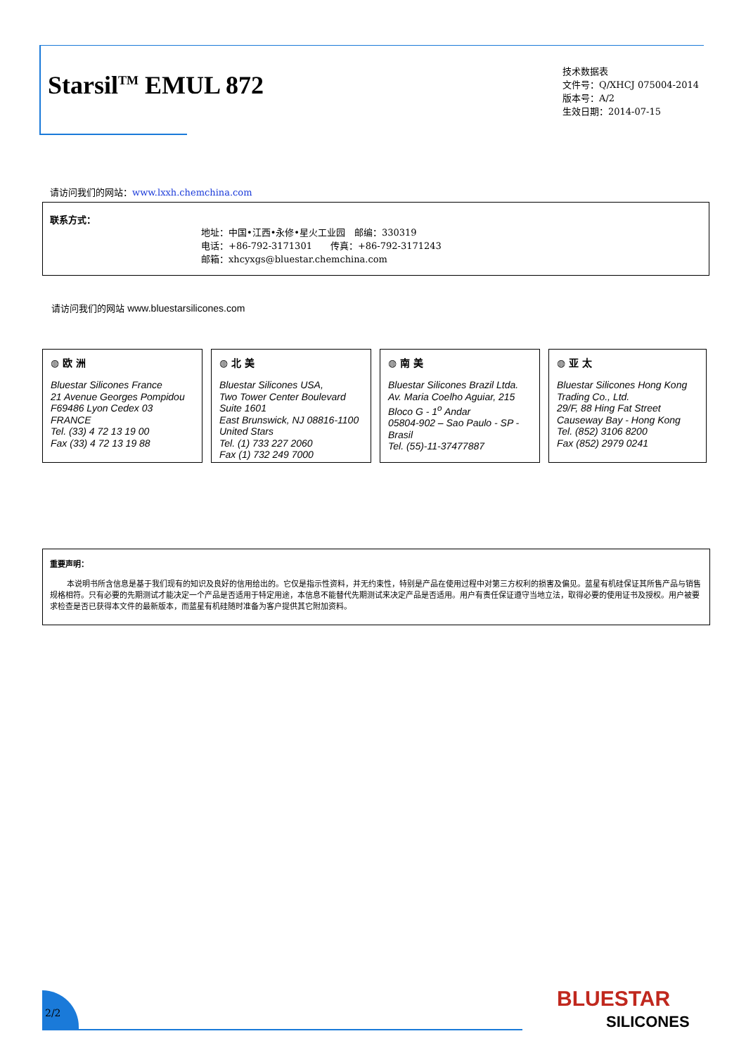Starsil<sup>TM</sup> EMUL 872
技术数据表
文件号：Q/XHCJ 075004-2014
版本号：A/2
生效日期：2014-07-15
请访问我们的网站：www.lxxh.chemchina.com
联系方式：
地址：中国•江西•永修•星火工业园　邮编：330319
电话：+86-792-3171301　　传真：+86-792-3171243
邮箱：xhcyxgs@bluestar.chemchina.com
请访问我们的网站 www.bluestarsilicones.com
◍ 欧 洲
Bluestar Silicones France
21 Avenue Georges Pompidou
F69486 Lyon Cedex 03
FRANCE
Tel. (33) 4 72 13 19 00
Fax (33) 4 72 13 19 88
◍ 北 美
Bluestar Silicones USA,
Two Tower Center Boulevard
Suite 1601
East Brunswick, NJ 08816-1100
United Stars
Tel. (1) 733 227 2060
Fax (1) 732 249 7000
◍ 南 美
Bluestar Silicones Brazil Ltda.
Av. Maria Coelho Aguiar, 215
Bloco G - 1<sup>o</sup> Andar
05804-902 – Sao Paulo - SP -
Brasil
Tel. (55)-11-37477887
◍ 亚 太
Bluestar Silicones Hong Kong
Trading Co., Ltd.
29/F, 88 Hing Fat Street
Causeway Bay - Hong Kong
Tel. (852) 3106 8200
Fax (852) 2979 0241
重要声明：
本说明书所含信息是基于我们现有的知识及良好的信用给出的。它仅是指示性资料，并无约束性，特别是产品在使用过程中对第三方权利的损害及偏见。蓝星有机硅保证其所售产品与销售规格相符。只有必要的先期测试才能决定一个产品是否适用于特定用途，本信息不能替代先期测试来决定产品是否适用。用户有责任保证遵守当地立法，取得必要的使用证书及授权。用户被要求检查是否已获得本文件的最新版本，而蓝星有机硅随时准备为客户提供其它附加资料。
2/2
BLUESTAR
SILICONES